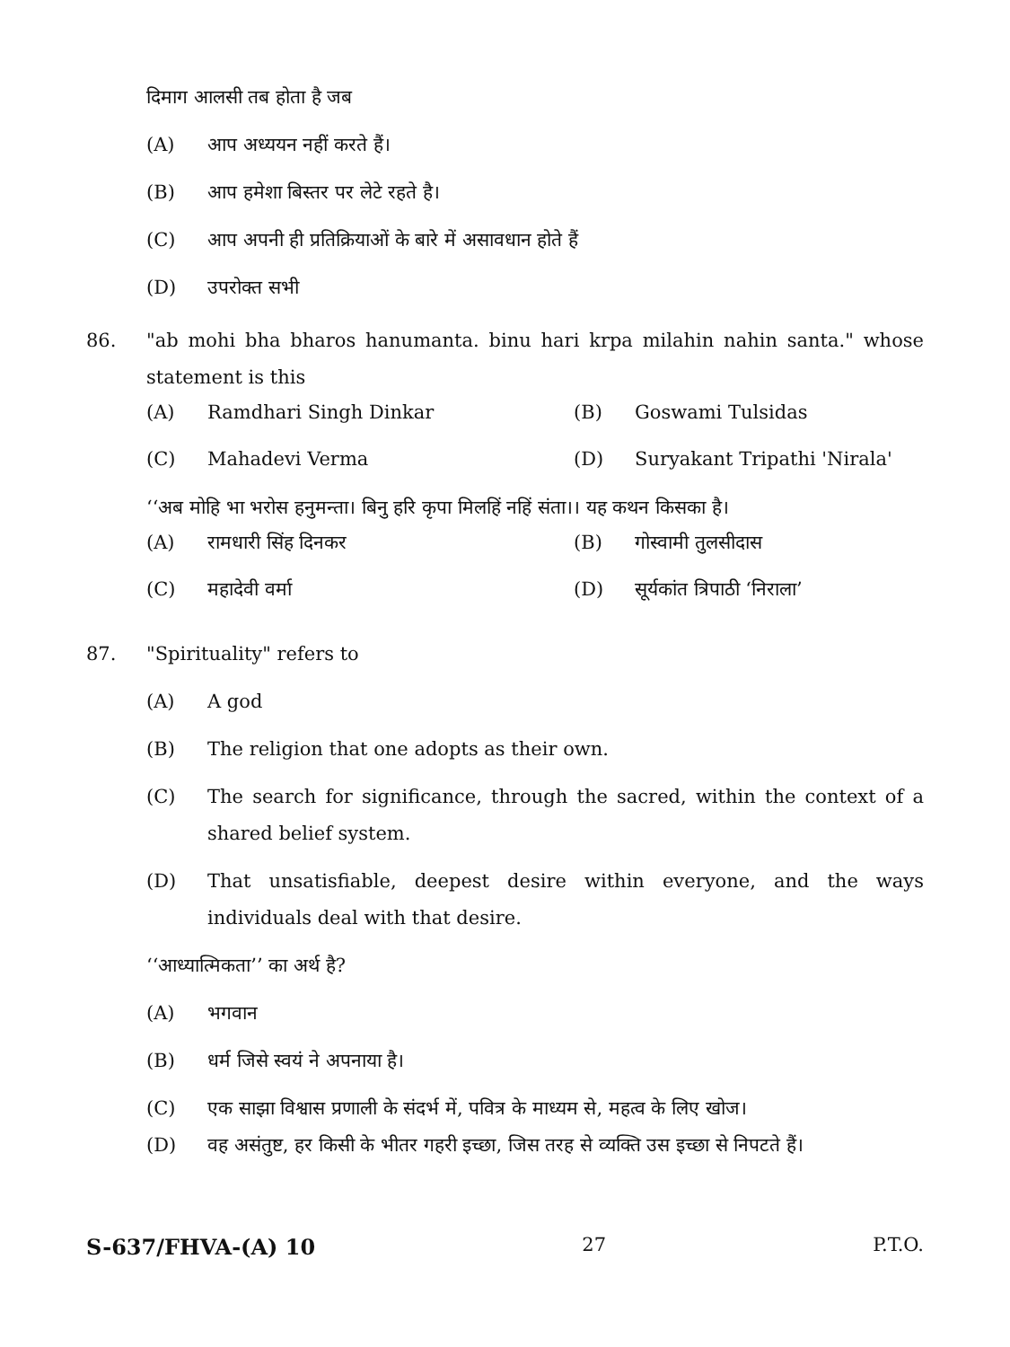दिमाग आलसी तब होता है जब
(A) आप अध्ययन नहीं करते हैं।
(B) आप हमेशा बिस्तर पर लेटे रहते है।
(C) आप अपनी ही प्रतिक्रियाओं के बारे में असावधान होते हैं
(D) उपरोक्त सभी
86. "ab mohi bha bharos hanumanta. binu hari krpa milahin nahin santa." whose statement is this
| (A) | Ramdhari Singh Dinkar | (B) | Goswami Tulsidas |
| (C) | Mahadevi Verma | (D) | Suryakant Tripathi 'Nirala' |
‘‘अब मोहि भा भरोस हनुमन्ता। बिनु हरि कृपा मिलहिं नहिं संता।। यह कथन किसका है।
| (A) | रामधारी सिंह दिनकर | (B) | गोस्वामी तुलसीदास |
| (C) | महादेवी वर्मा | (D) | सूर्यकांत त्रिपाठी ‘निराला’ |
87. "Spirituality" refers to
(A) A god
(B) The religion that one adopts as their own.
(C) The search for significance, through the sacred, within the context of a shared belief system.
(D) That unsatisfiable, deepest desire within everyone, and the ways individuals deal with that desire.
‘‘आध्यात्मिकता’’ का अर्थ है?
(A) भगवान
(B) धर्म जिसे स्वयं ने अपनाया है।
(C) एक साझा विश्वास प्रणाली के संदर्भ में, पवित्र के माध्यम से, महत्व के लिए खोज।
(D) वह असंतुष्ट, हर किसी के भीतर गहरी इच्छा, जिस तरह से व्यक्ति उस इच्छा से निपटते हैं।
S-637/FHVA-(A) 10 27 P.T.O.